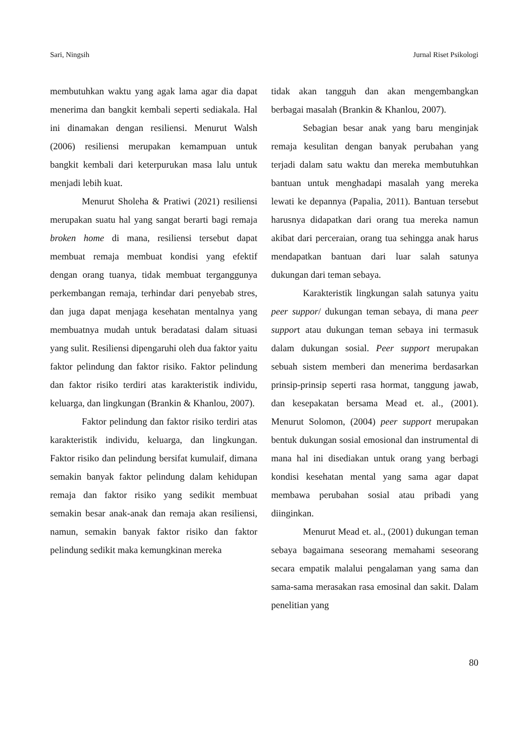Sari, Ningsih Jurnal Riset Psikologi
membutuhkan waktu yang agak lama agar dia dapat menerima dan bangkit kembali seperti sediakala. Hal ini dinamakan dengan resiliensi. Menurut Walsh (2006) resiliensi merupakan kemampuan untuk bangkit kembali dari keterpurukan masa lalu untuk menjadi lebih kuat.
Menurut Sholeha & Pratiwi (2021) resiliensi merupakan suatu hal yang sangat berarti bagi remaja broken home di mana, resiliensi tersebut dapat membuat remaja membuat kondisi yang efektif dengan orang tuanya, tidak membuat terganggunya perkembangan remaja, terhindar dari penyebab stres, dan juga dapat menjaga kesehatan mentalnya yang membuatnya mudah untuk beradatasi dalam situasi yang sulit. Resiliensi dipengaruhi oleh dua faktor yaitu faktor pelindung dan faktor risiko. Faktor pelindung dan faktor risiko terdiri atas karakteristik individu, keluarga, dan lingkungan (Brankin & Khanlou, 2007).
Faktor pelindung dan faktor risiko terdiri atas karakteristik individu, keluarga, dan lingkungan. Faktor risiko dan pelindung bersifat kumulaif, dimana semakin banyak faktor pelindung dalam kehidupan remaja dan faktor risiko yang sedikit membuat semakin besar anak-anak dan remaja akan resiliensi, namun, semakin banyak faktor risiko dan faktor pelindung sedikit maka kemungkinan mereka
tidak akan tangguh dan akan mengembangkan berbagai masalah (Brankin & Khanlou, 2007).
Sebagian besar anak yang baru menginjak remaja kesulitan dengan banyak perubahan yang terjadi dalam satu waktu dan mereka membutuhkan bantuan untuk menghadapi masalah yang mereka lewati ke depannya (Papalia, 2011). Bantuan tersebut harusnya didapatkan dari orang tua mereka namun akibat dari perceraian, orang tua sehingga anak harus mendapatkan bantuan dari luar salah satunya dukungan dari teman sebaya.
Karakteristik lingkungan salah satunya yaitu peer suppor/ dukungan teman sebaya, di mana peer support atau dukungan teman sebaya ini termasuk dalam dukungan sosial. Peer support merupakan sebuah sistem memberi dan menerima berdasarkan prinsip-prinsip seperti rasa hormat, tanggung jawab, dan kesepakatan bersama Mead et. al., (2001). Menurut Solomon, (2004) peer support merupakan bentuk dukungan sosial emosional dan instrumental di mana hal ini disediakan untuk orang yang berbagi kondisi kesehatan mental yang sama agar dapat membawa perubahan sosial atau pribadi yang diinginkan.
Menurut Mead et. al., (2001) dukungan teman sebaya bagaimana seseorang memahami seseorang secara empatik malalui pengalaman yang sama dan sama-sama merasakan rasa emosinal dan sakit. Dalam penelitian yang
80